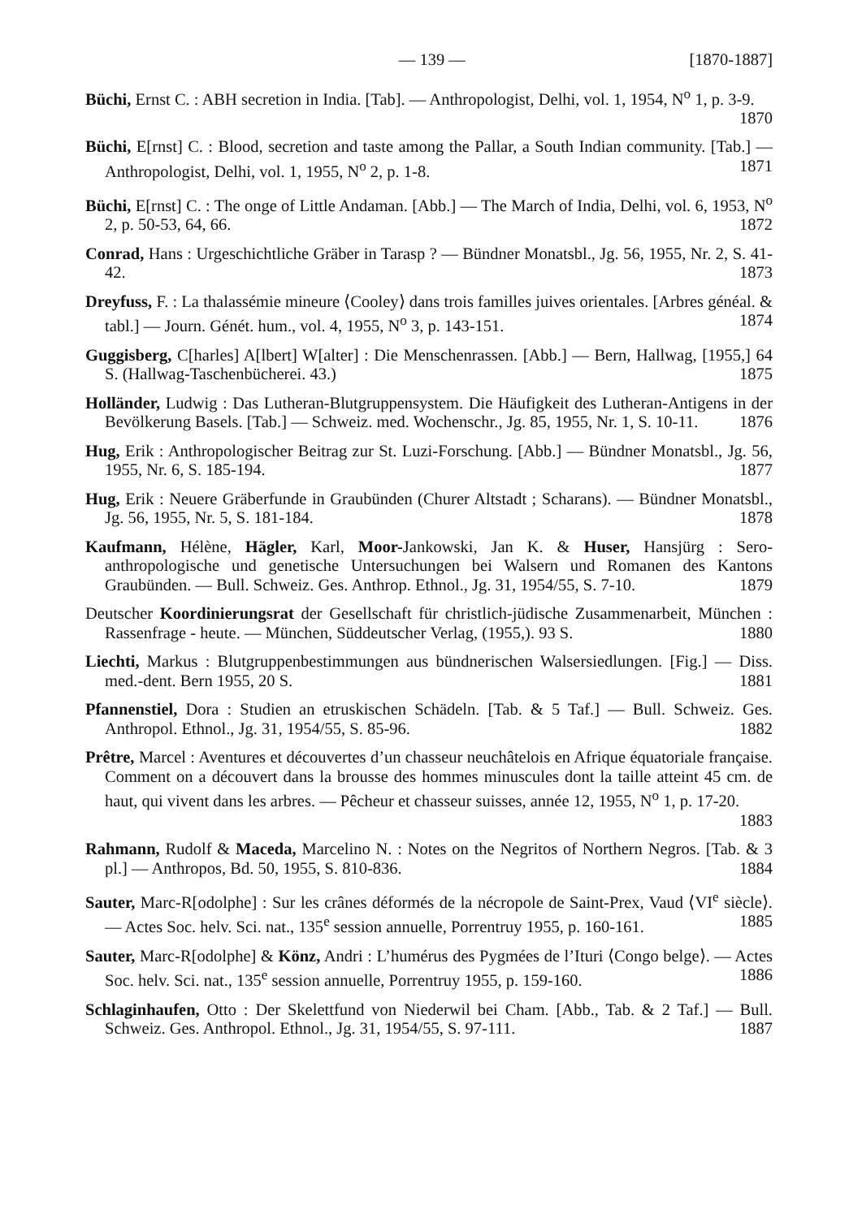— 139 — [1870-1887]
Büchi, Ernst C. : ABH secretion in India. [Tab]. — Anthropologist, Delhi, vol. 1, 1954, N<sup>o</sup> 1, p. 3-9. 1870
Büchi, E[rnst] C. : Blood, secretion and taste among the Pallar, a South Indian community. [Tab.] — Anthropologist, Delhi, vol. 1, 1955, N<sup>o</sup> 2, p. 1-8. 1871
Büchi, E[rnst] C. : The onge of Little Andaman. [Abb.] — The March of India, Delhi, vol. 6, 1953, N<sup>o</sup> 2, p. 50-53, 64, 66. 1872
Conrad, Hans : Urgeschichtliche Gräber in Tarasp ? — Bündner Monatsbl., Jg. 56, 1955, Nr. 2, S. 41-42. 1873
Dreyfuss, F. : La thalassémie mineure ⟨Cooley⟩ dans trois familles juives orientales. [Arbres généal. & tabl.] — Journ. Génét. hum., vol. 4, 1955, N<sup>o</sup> 3, p. 143-151. 1874
Guggisberg, C[harles] A[lbert] W[alter] : Die Menschenrassen. [Abb.] — Bern, Hallwag, [1955,] 64 S. (Hallwag-Taschenbücherei. 43.) 1875
Holländer, Ludwig : Das Lutheran-Blutgruppensystem. Die Häufigkeit des Lutheran-Antigens in der Bevölkerung Basels. [Tab.] — Schweiz. med. Wochenschr., Jg. 85, 1955, Nr. 1, S. 10-11. 1876
Hug, Erik : Anthropologischer Beitrag zur St. Luzi-Forschung. [Abb.] — Bündner Monatsbl., Jg. 56, 1955, Nr. 6, S. 185-194. 1877
Hug, Erik : Neuere Gräberfunde in Graubünden (Churer Altstadt ; Scharans). — Bündner Monatsbl., Jg. 56, 1955, Nr. 5, S. 181-184. 1878
Kaufmann, Hélène, Hägler, Karl, Moor-Jankowski, Jan K. & Huser, Hansjürg : Sero-anthropologische und genetische Untersuchungen bei Walsern und Romanen des Kantons Graubünden. — Bull. Schweiz. Ges. Anthrop. Ethnol., Jg. 31, 1954/55, S. 7-10. 1879
Deutscher Koordinierungsrat der Gesellschaft für christlich-jüdische Zusammenarbeit, München : Rassenfrage - heute. — München, Süddeutscher Verlag, (1955,). 93 S. 1880
Liechti, Markus : Blutgruppenbestimmungen aus bündnerischen Walsersiedlungen. [Fig.] — Diss. med.-dent. Bern 1955, 20 S. 1881
Pfannenstiel, Dora : Studien an etruskischen Schädeln. [Tab. & 5 Taf.] — Bull. Schweiz. Ges. Anthropol. Ethnol., Jg. 31, 1954/55, S. 85-96. 1882
Prêtre, Marcel : Aventures et découvertes d’un chasseur neuchâtelois en Afrique équatoriale française. Comment on a découvert dans la brousse des hommes minuscules dont la taille atteint 45 cm. de haut, qui vivent dans les arbres. — Pêcheur et chasseur suisses, année 12, 1955, N<sup>o</sup> 1, p. 17-20. 1883
Rahmann, Rudolf & Maceda, Marcelino N. : Notes on the Negritos of Northern Negros. [Tab. & 3 pl.] — Anthropos, Bd. 50, 1955, S. 810-836. 1884
Sauter, Marc-R[odolphe] : Sur les crânes déformés de la nécropole de Saint-Prex, Vaud ⟨VI<sup>e</sup> siècle⟩. — Actes Soc. helv. Sci. nat., 135<sup>e</sup> session annuelle, Porrentruy 1955, p. 160-161. 1885
Sauter, Marc-R[odolphe] & Könz, Andri : L’humérus des Pygmées de l’Ituri ⟨Congo belge⟩. — Actes Soc. helv. Sci. nat., 135<sup>e</sup> session annuelle, Porrentruy 1955, p. 159-160. 1886
Schlaginhaufen, Otto : Der Skelettfund von Niederwil bei Cham. [Abb., Tab. & 2 Taf.] — Bull. Schweiz. Ges. Anthropol. Ethnol., Jg. 31, 1954/55, S. 97-111. 1887